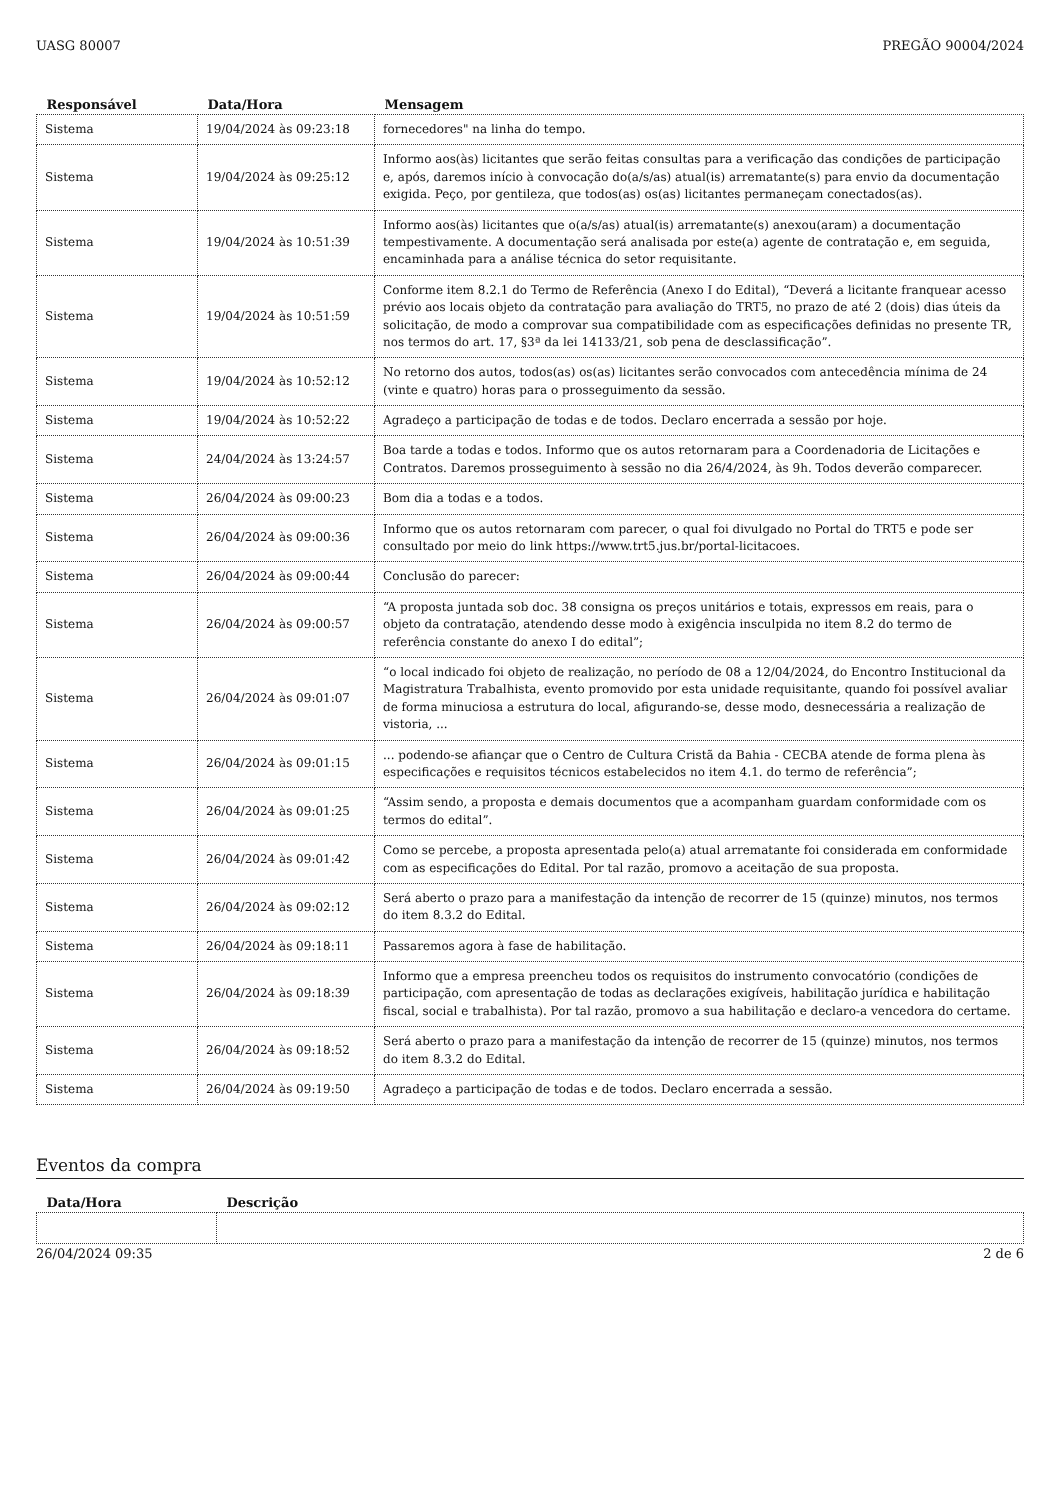UASG 80007 PREGÃO 90004/2024
| Responsável | Data/Hora | Mensagem |
| --- | --- | --- |
| Sistema | 19/04/2024 às 09:23:18 | fornecedores" na linha do tempo. |
| Sistema | 19/04/2024 às 09:25:12 | Informo aos(às) licitantes que serão feitas consultas para a verificação das condições de participação e, após, daremos início à convocação do(a/s/as) atual(is) arrematante(s) para envio da documentação exigida. Peço, por gentileza, que todos(as) os(as) licitantes permaneçam conectados(as). |
| Sistema | 19/04/2024 às 10:51:39 | Informo aos(às) licitantes que o(a/s/as) atual(is) arrematante(s) anexou(aram) a documentação tempestivamente. A documentação será analisada por este(a) agente de contratação e, em seguida, encaminhada para a análise técnica do setor requisitante. |
| Sistema | 19/04/2024 às 10:51:59 | Conforme item 8.2.1 do Termo de Referência (Anexo I do Edital), “Deverá a licitante franquear acesso prévio aos locais objeto da contratação para avaliação do TRT5, no prazo de até 2 (dois) dias úteis da solicitação, de modo a comprovar sua compatibilidade com as especificações definidas no presente TR, nos termos do art. 17, §3ª da lei 14133/21, sob pena de desclassificação”. |
| Sistema | 19/04/2024 às 10:52:12 | No retorno dos autos, todos(as) os(as) licitantes serão convocados com antecedência mínima de 24 (vinte e quatro) horas para o prosseguimento da sessão. |
| Sistema | 19/04/2024 às 10:52:22 | Agradeço a participação de todas e de todos. Declaro encerrada a sessão por hoje. |
| Sistema | 24/04/2024 às 13:24:57 | Boa tarde a todas e todos. Informo que os autos retornaram para a Coordenadoria de Licitações e Contratos. Daremos prosseguimento à sessão no dia 26/4/2024, às 9h. Todos deverão comparecer. |
| Sistema | 26/04/2024 às 09:00:23 | Bom dia a todas e a todos. |
| Sistema | 26/04/2024 às 09:00:36 | Informo que os autos retornaram com parecer, o qual foi divulgado no Portal do TRT5 e pode ser consultado por meio do link https://www.trt5.jus.br/portal-licitacoes. |
| Sistema | 26/04/2024 às 09:00:44 | Conclusão do parecer: |
| Sistema | 26/04/2024 às 09:00:57 | “A proposta juntada sob doc. 38 consigna os preços unitários e totais, expressos em reais, para o objeto da contratação, atendendo desse modo à exigência insculpida no item 8.2 do termo de referência constante do anexo I do edital”; |
| Sistema | 26/04/2024 às 09:01:07 | “o local indicado foi objeto de realização, no período de 08 a 12/04/2024, do Encontro Institucional da Magistratura Trabalhista, evento promovido por esta unidade requisitante, quando foi possível avaliar de forma minuciosa a estrutura do local, afigurando-se, desse modo, desnecessária a realização de vistoria, ... |
| Sistema | 26/04/2024 às 09:01:15 | ... podendo-se afiançar que o Centro de Cultura Cristã da Bahia - CECBA atende de forma plena às especificações e requisitos técnicos estabelecidos no item 4.1. do termo de referência”; |
| Sistema | 26/04/2024 às 09:01:25 | “Assim sendo, a proposta e demais documentos que a acompanham guardam conformidade com os termos do edital”. |
| Sistema | 26/04/2024 às 09:01:42 | Como se percebe, a proposta apresentada pelo(a) atual arrematante foi considerada em conformidade com as especificações do Edital. Por tal razão, promovo a aceitação de sua proposta. |
| Sistema | 26/04/2024 às 09:02:12 | Será aberto o prazo para a manifestação da intenção de recorrer de 15 (quinze) minutos, nos termos do item 8.3.2 do Edital. |
| Sistema | 26/04/2024 às 09:18:11 | Passaremos agora à fase de habilitação. |
| Sistema | 26/04/2024 às 09:18:39 | Informo que a empresa preencheu todos os requisitos do instrumento convocatório (condições de participação, com apresentação de todas as declarações exigíveis, habilitação jurídica e habilitação fiscal, social e trabalhista). Por tal razão, promovo a sua habilitação e declaro-a vencedora do certame. |
| Sistema | 26/04/2024 às 09:18:52 | Será aberto o prazo para a manifestação da intenção de recorrer de 15 (quinze) minutos, nos termos do item 8.3.2 do Edital. |
| Sistema | 26/04/2024 às 09:19:50 | Agradeço a participação de todas e de todos. Declaro encerrada a sessão. |
Eventos da compra
| Data/Hora | Descrição |
| --- | --- |
26/04/2024 09:35 2 de 6